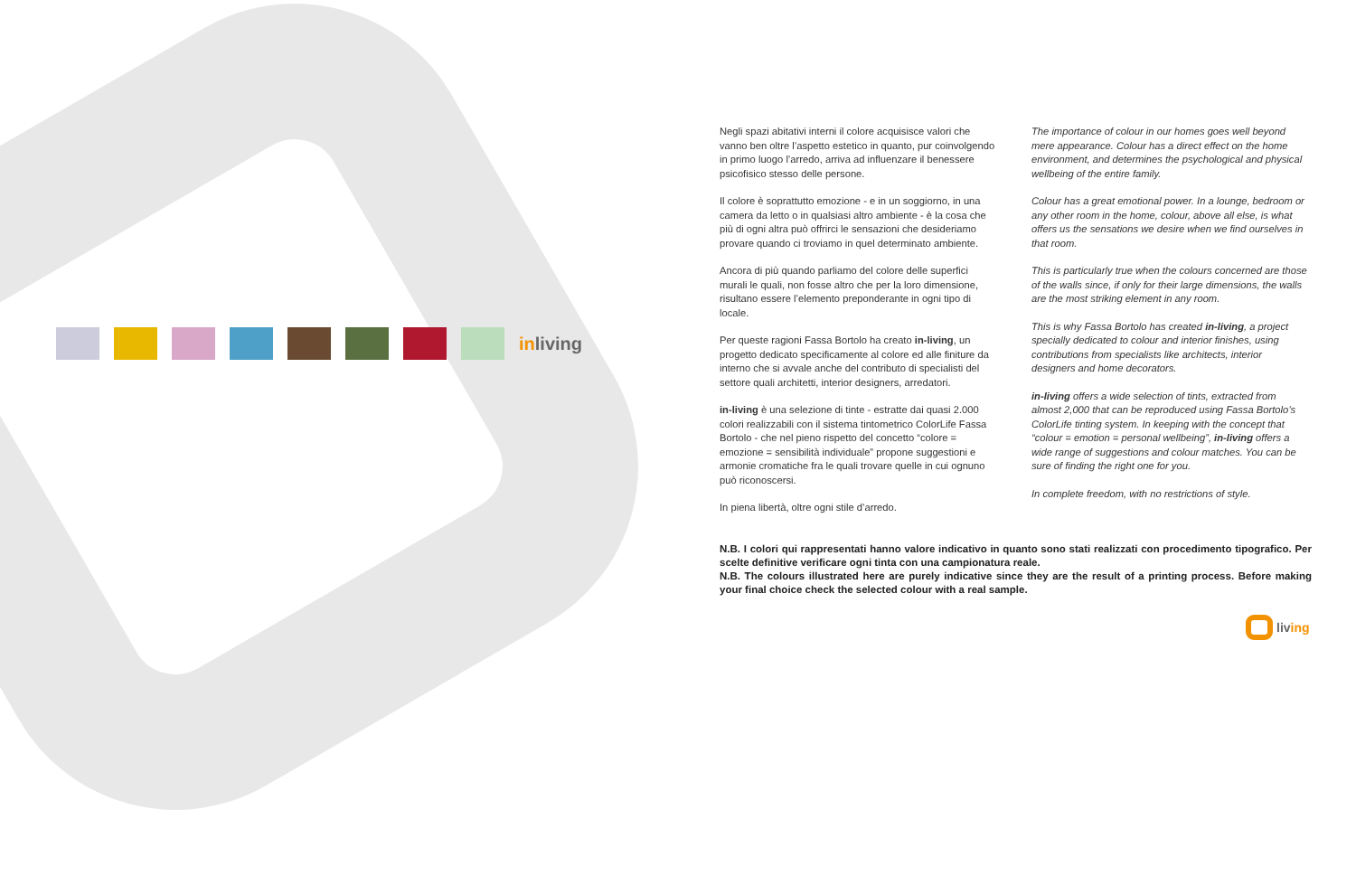inliving
Negli spazi abitativi interni il colore acquisisce valori che vanno ben oltre l’aspetto estetico in quanto, pur coinvolgendo in primo luogo l’arredo, arriva ad influenzare il benessere psicofisico stesso delle persone.
Il colore è soprattutto emozione - e in un soggiorno, in una camera da letto o in qualsiasi altro ambiente - è la cosa che più di ogni altra può offrirci le sensazioni che desideriamo provare quando ci troviamo in quel determinato ambiente.
Ancora di più quando parliamo del colore delle superfici murali le quali, non fosse altro che per la loro dimensione, risultano essere l’elemento preponderante in ogni tipo di locale.
Per queste ragioni Fassa Bortolo ha creato in-living, un progetto dedicato specificamente al colore ed alle finiture da interno che si avvale anche del contributo di specialisti del settore quali architetti, interior designers, arredatori.
in-living è una selezione di tinte - estratte dai quasi 2.000 colori realizzabili con il sistema tintometrico ColorLife Fassa Bortolo - che nel pieno rispetto del concetto “colore = emozione = sensibilità individuale” propone suggestioni e armonie cromatiche fra le quali trovare quelle in cui ognuno può riconoscersi.
In piena libertà, oltre ogni stile d’arredo.
The importance of colour in our homes goes well beyond mere appearance. Colour has a direct effect on the home environment, and determines the psychological and physical wellbeing of the entire family.
Colour has a great emotional power. In a lounge, bedroom or any other room in the home, colour, above all else, is what offers us the sensations we desire when we find ourselves in that room.
This is particularly true when the colours concerned are those of the walls since, if only for their large dimensions, the walls are the most striking element in any room.
This is why Fassa Bortolo has created in-living, a project specially dedicated to colour and interior finishes, using contributions from specialists like architects, interior designers and home decorators.
in-living offers a wide selection of tints, extracted from almost 2,000 that can be reproduced using Fassa Bortolo’s ColorLife tinting system. In keeping with the concept that “colour = emotion = personal wellbeing”, in-living offers a wide range of suggestions and colour matches. You can be sure of finding the right one for you.
In complete freedom, with no restrictions of style.
N.B. I colori qui rappresentati hanno valore indicativo in quanto sono stati realizzati con procedimento tipografico. Per scelte definitive verificare ogni tinta con una campionatura reale.
N.B. The colours illustrated here are purely indicative since they are the result of a printing process. Before making your final choice check the selected colour with a real sample.
living